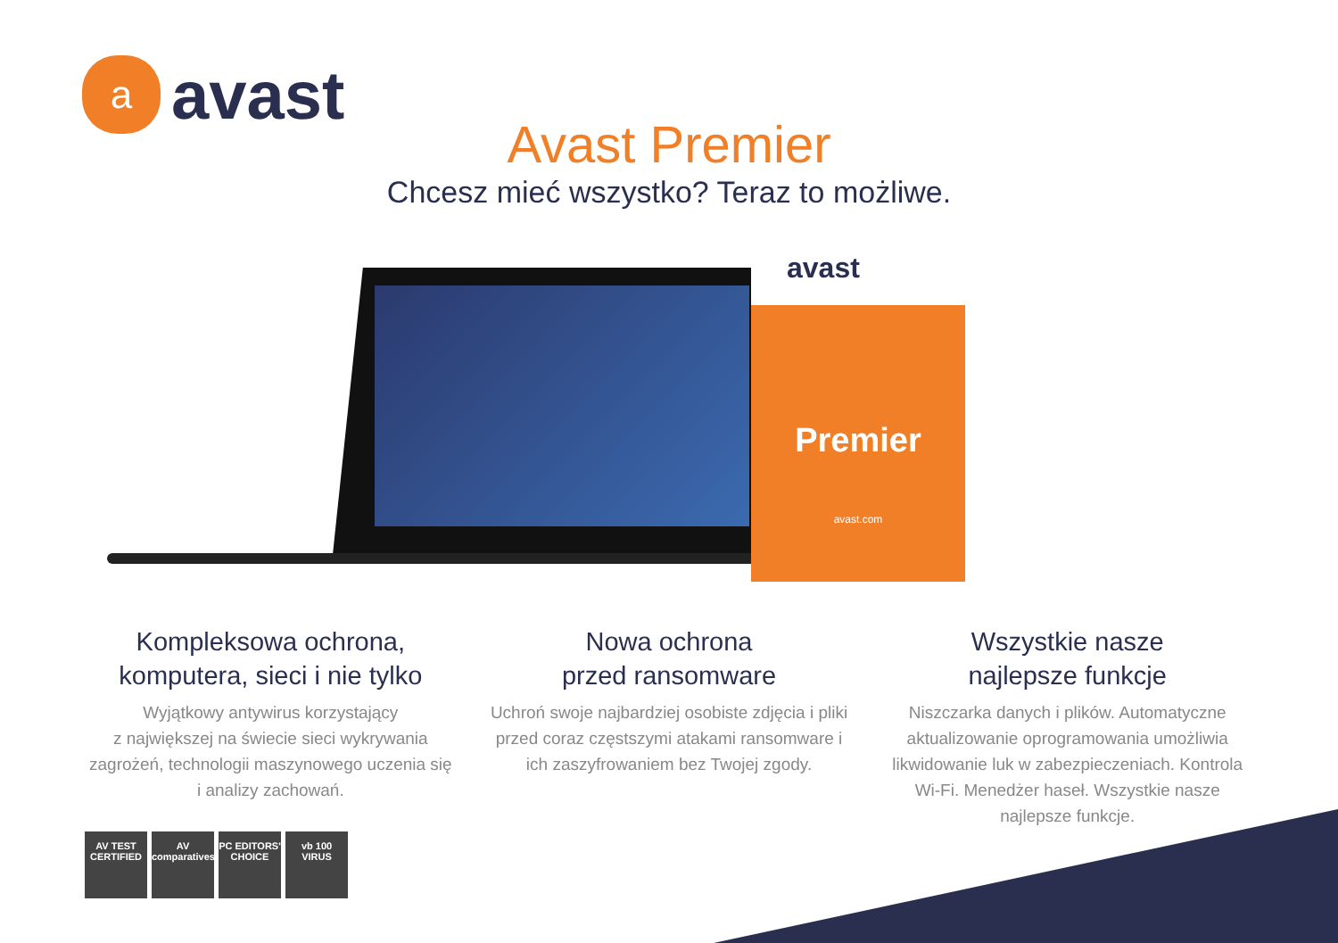a
avast
Avast Premier
Chcesz mieć wszystko? Teraz to możliwe.
avast
Premier
avast.com
Kompleksowa ochrona,
komputera, sieci i nie tylko
Wyjątkowy antywirus korzystający
z największej na świecie sieci wykrywania zagrożeń, technologii maszynowego uczenia się i analizy zachowań.
Nowa ochrona
przed ransomware
Uchroń swoje najbardziej osobiste zdjęcia i pliki przed coraz częstszymi atakami ransomware i ich zaszyfrowaniem bez Twojej zgody.
Wszystkie nasze
najlepsze funkcje
Niszczarka danych i plików. Automatyczne aktualizowanie oprogramowania umożliwia likwidowanie luk w zabezpieczeniach. Kontrola Wi-Fi. Menedżer haseł. Wszystkie nasze najlepsze funkcje.
AV TEST CERTIFIED
AV comparatives
PC EDITORS' CHOICE
vb 100 VIRUS